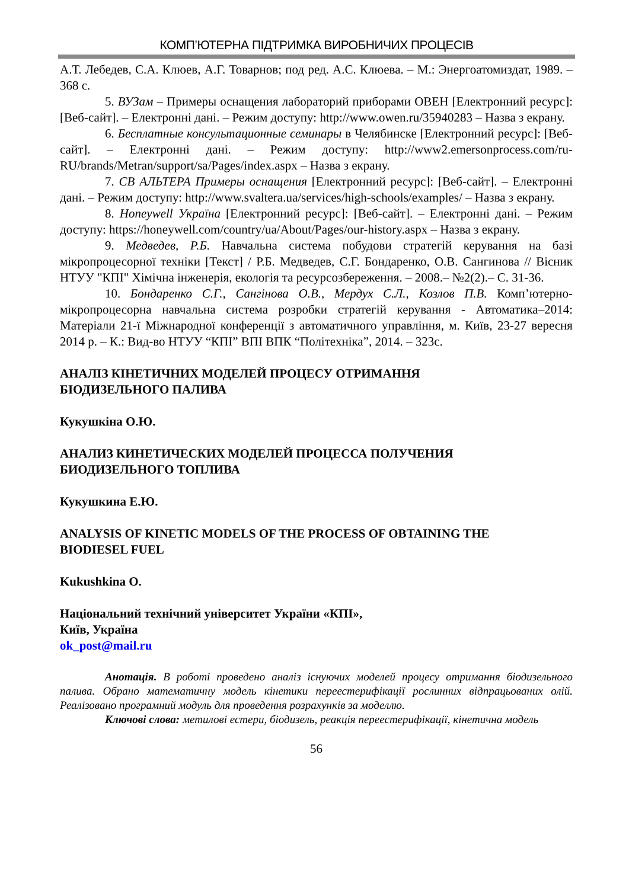КОМП’ЮТЕРНА ПІДТРИМКА ВИРОБНИЧИХ ПРОЦЕСІВ
А.Т. Лебедев, С.А. Клюев, А.Г. Товарнов; под ред. А.С. Клюева. – М.: Энергоатомиздат, 1989. – 368 с.
5. ВУЗам – Примеры оснащения лабораторий приборами ОВЕН [Електронний ресурс]: [Веб-сайт]. – Електронні дані. – Режим доступу: http://www.owen.ru/35940283 – Назва з екрану.
6. Бесплатные консультационные семинары в Челябинске [Електронний ресурс]: [Веб-сайт]. – Електронні дані. – Режим доступу: http://www2.emersonprocess.com/ru-RU/brands/Metran/support/sa/Pages/index.aspx – Назва з екрану.
7. СВ АЛЬТЕРА Примеры оснащения [Електронний ресурс]: [Веб-сайт]. – Електронні дані. – Режим доступу: http://www.svaltera.ua/services/high-schools/examples/ – Назва з екрану.
8. Honeywell Україна [Електронний ресурс]: [Веб-сайт]. – Електронні дані. – Режим доступу: https://honeywell.com/country/ua/About/Pages/our-history.aspx – Назва з екрану.
9. Медведев, Р.Б. Навчальна система побудови стратегій керування на базі мікропроцесорної техніки [Текст] / Р.Б. Медведев, С.Г. Бондаренко, О.В. Сангинова // Вісник НТУУ "КПІ" Хімічна інженерія, екологія та ресурсозбереження. – 2008.– №2(2).– С. 31-36.
10. Бондаренко С.Г., Сангінова О.В., Мердух С.Л., Козлов П.В. Комп’ютерно-мікропроцесорна навчальна система розробки стратегій керування - Автоматика–2014: Матеріали 21-ї Міжнародної конференції з автоматичного управління, м. Київ, 23-27 вересня 2014 р. – К.: Вид-во НТУУ “КПІ” ВПІ ВПК “Політехніка”, 2014. – 323с.
АНАЛІЗ КІНЕТИЧНИХ МОДЕЛЕЙ ПРОЦЕСУ ОТРИМАННЯ
БІОДИЗЕЛЬНОГО ПАЛИВА
Кукушкіна О.Ю.
АНАЛИЗ КИНЕТИЧЕСКИХ МОДЕЛЕЙ ПРОЦЕССА ПОЛУЧЕНИЯ
БИОДИЗЕЛЬНОГО ТОПЛИВА
Кукушкина Е.Ю.
ANALYSIS OF KINETIC MODELS OF THE PROCESS OF OBTAINING THE
BIODIESEL FUEL
Kukushkina O.
Національний технічний університет України «КПІ»,
Київ, Україна
ok_post@mail.ru
Анотація. В роботі проведено аналіз існуючих моделей процесу отримання біодизельного палива. Обрано математичну модель кінетики переестерифікації рослинних відпрацьованих олій. Реалізовано програмний модуль для проведення розрахунків за моделлю.
Ключові слова: метилові естери, біодизель, реакція переестерифікації, кінетична модель
56